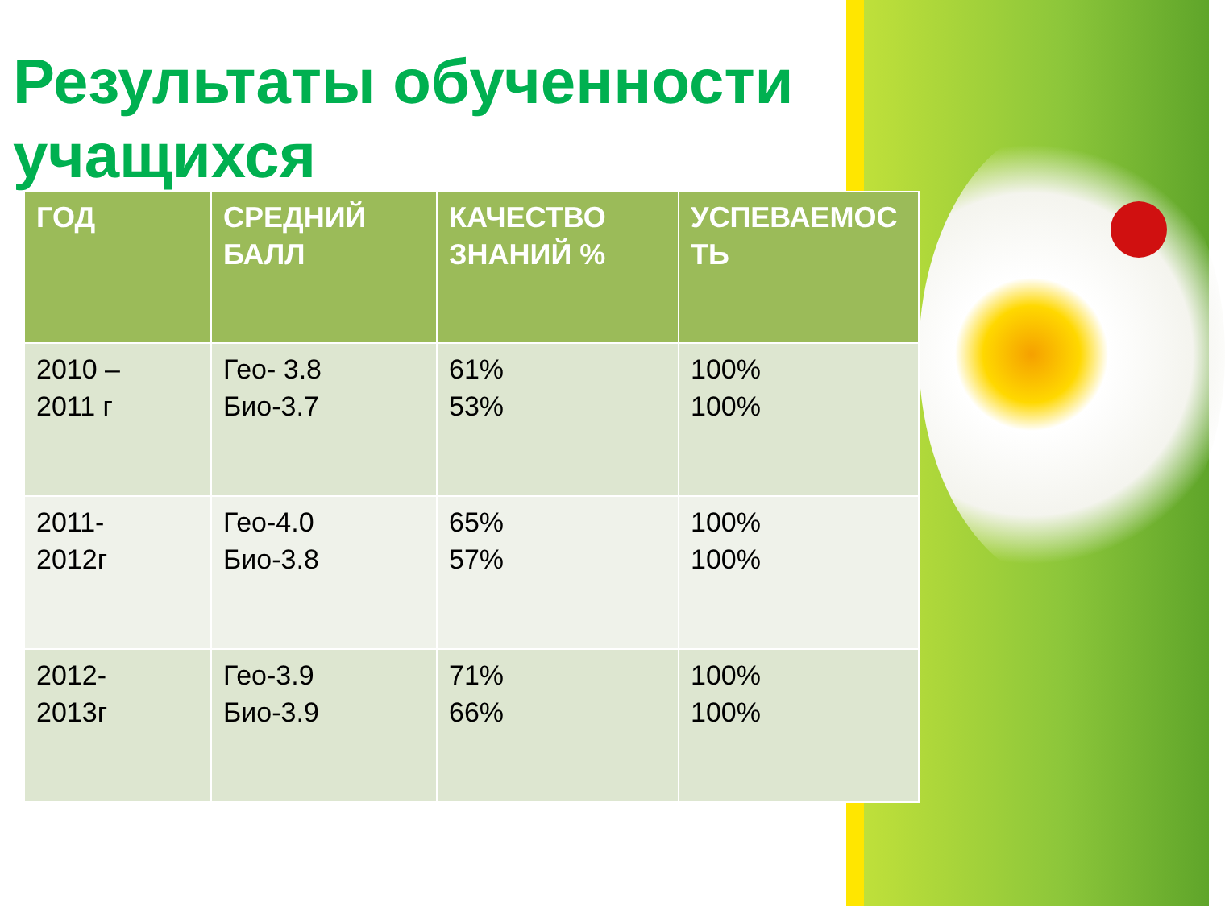Результаты обученности учащихся
| ГОД | СРЕДНИЙ БАЛЛ | КАЧЕСТВО ЗНАНИЙ % | УСПЕВАЕМОС ТЬ |
| --- | --- | --- | --- |
| 2010 – 2011 г | Гео- 3.8 Био-3.7 | 61% 53% | 100% 100% |
| 2011- 2012г | Гео-4.0 Био-3.8 | 65% 57% | 100% 100% |
| 2012- 2013г | Гео-3.9 Био-3.9 | 71% 66% | 100% 100% |